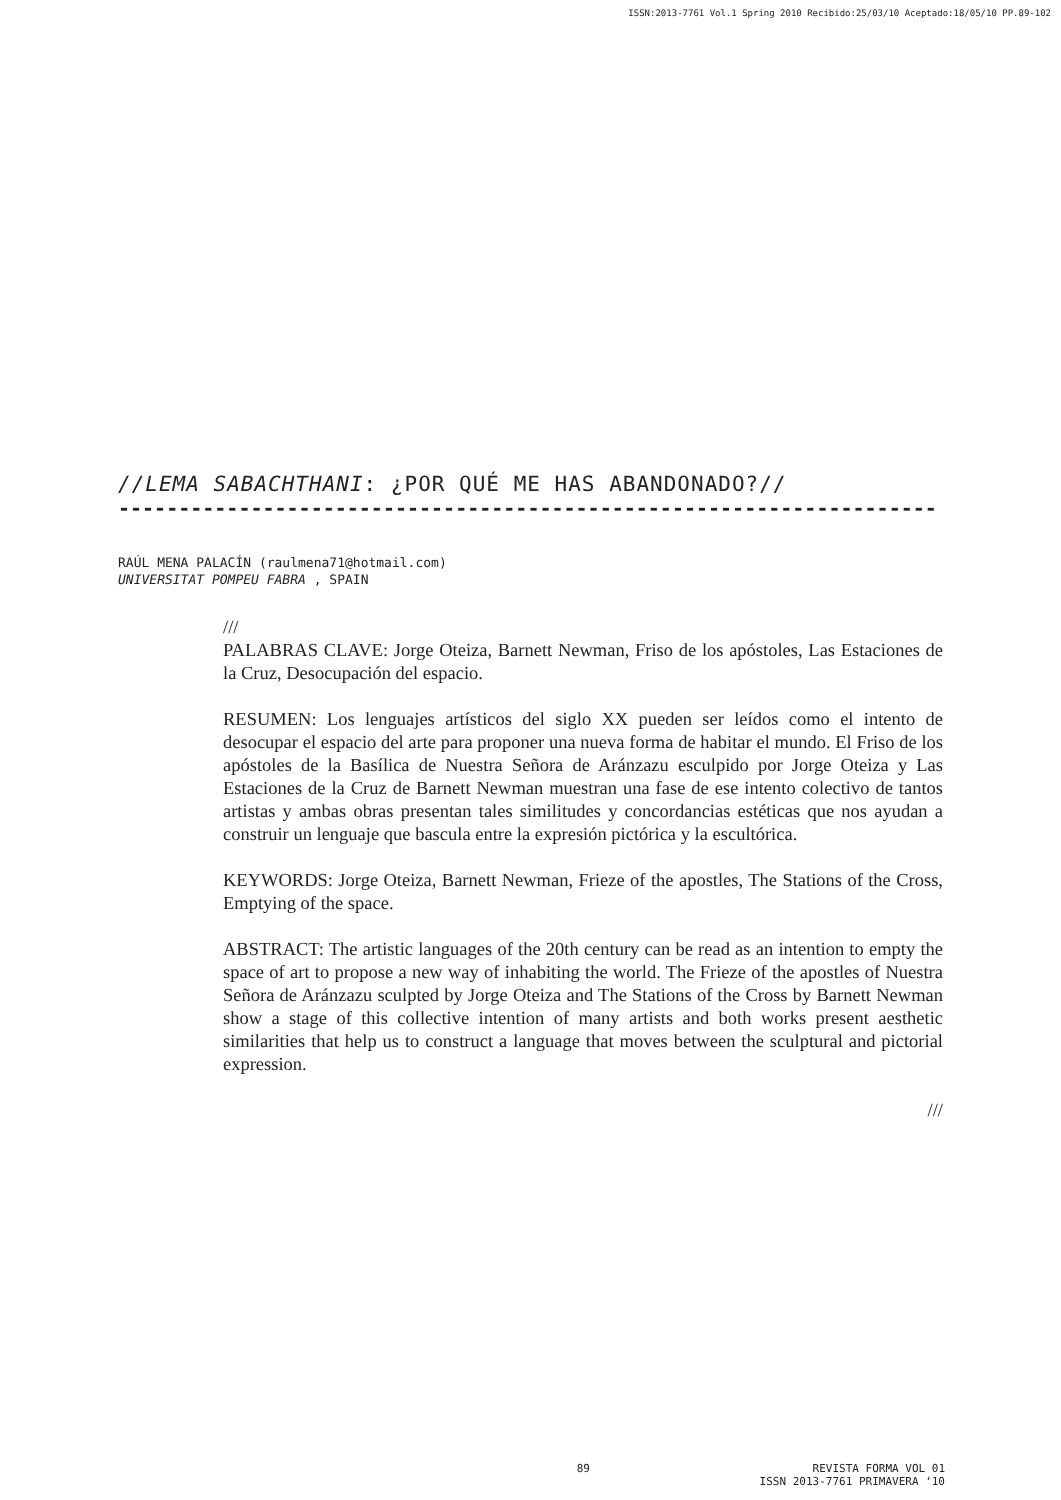ISSN:2013-7761 Vol.1 Spring 2010 Recibido:25/03/10 Aceptado:18/05/10 PP.89-102
//LEMA SABACHTHANI: ¿POR QUÉ ME HAS ABANDONADO?//
--------------------------------------------------------------------
RAÚL MENA PALACÍN (raulmena71@hotmail.com)
UNIVERSITAT POMPEU FABRA , SPAIN
///
PALABRAS CLAVE: Jorge Oteiza, Barnett Newman, Friso de los apóstoles, Las Estaciones de la Cruz, Desocupación del espacio.
RESUMEN: Los lenguajes artísticos del siglo XX pueden ser leídos como el intento de desocupar el espacio del arte para proponer una nueva forma de habitar el mundo. El Friso de los apóstoles de la Basílica de Nuestra Señora de Aránzazu esculpido por Jorge Oteiza y Las Estaciones de la Cruz de Barnett Newman muestran una fase de ese intento colectivo de tantos artistas y ambas obras presentan tales similitudes y concordancias estéticas que nos ayudan a construir un lenguaje que bascula entre la expresión pictórica y la escultórica.
KEYWORDS: Jorge Oteiza, Barnett Newman, Frieze of the apostles, The Stations of the Cross, Emptying of the space.
ABSTRACT: The artistic languages of the 20th century can be read as an intention to empty the space of art to propose a new way of inhabiting the world. The Frieze of the apostles of Nuestra Señora de Aránzazu sculpted by Jorge Oteiza and The Stations of the Cross by Barnett Newman show a stage of this collective intention of many artists and both works present aesthetic similarities that help us to construct a language that moves between the sculptural and pictorial expression.
///
89 REVISTA FORMA VOL 01
ISSN 2013-7761 PRIMAVERA ‘10